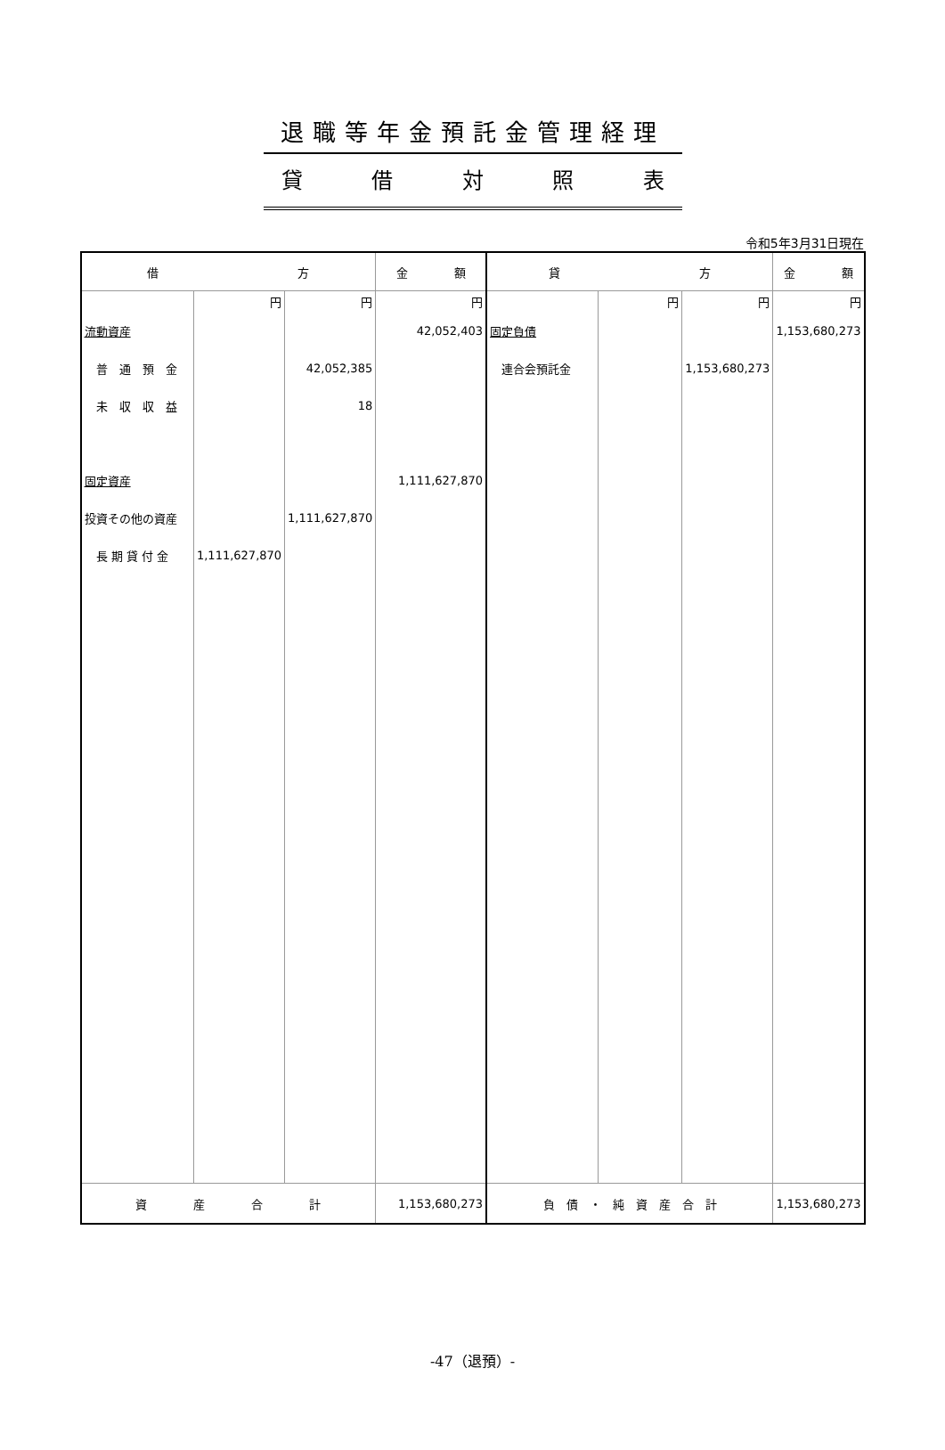退職等年金預託金管理経理
貸借対照表
令和5年3月31日現在
| 借 方 | | | 金 額 | 貸 方 | | | 金 額 |
| --- | --- | --- | --- | --- | --- | --- | --- |
| | 円 | 円 | 円 | | 円 | 円 | 円 |
| 流動資産 | | | 42,052,403 | 固定負債 | | | 1,153,680,273 |
| 普 通 預 金 | | 42,052,385 | | 連合会預託金 | | 1,153,680,273 | |
| 未 収 収 益 | | 18 | | | | | |
| 固定資産 | | | 1,111,627,870 | | | | |
| 投資その他の資産 | | 1,111,627,870 | | | | | |
| 長 期 貸 付 金 | 1,111,627,870 | | | | | | |
| 資 産 合 計 | | | 1,153,680,273 | 負 債 ・ 純 資 産 合 計 | | | 1,153,680,273 |
-47（退預）-